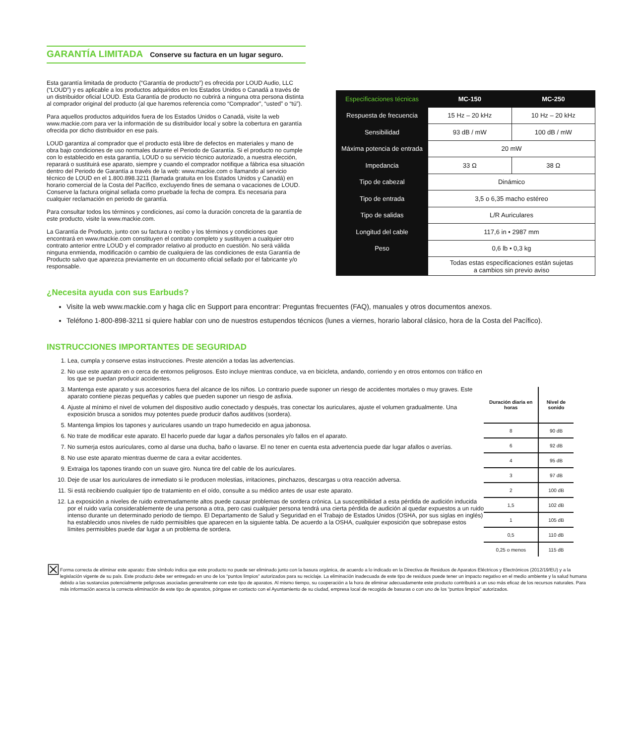GARANTÍA LIMITADA Conserve su factura en un lugar seguro.
Esta garantía limitada de producto (“Garantía de producto”) es ofrecida por LOUD Audio, LLC (“LOUD”) y es aplicable a los productos adquiridos en los Estados Unidos o Canadá a través de un distribuidor oficial LOUD. Esta Garantía de producto no cubrirá a ninguna otra persona distinta al comprador original del producto (al que haremos referencia como “Comprador”, “usted” o “tú”).
Para aquellos productos adquiridos fuera de los Estados Unidos o Canadá, visite la web www.mackie.com para ver la información de su distribuidor local y sobre la cobertura en garantía ofrecida por dicho distribuidor en ese país.
LOUD garantiza al comprador que el producto está libre de defectos en materiales y mano de obra bajo condiciones de uso normales durante el Periodo de Garantía. Si el producto no cumple con lo establecido en esta garantía, LOUD o su servicio técnico autorizado, a nuestra elección, reparará o sustituirá ese aparato, siempre y cuando el comprador notifique a fábrica esa situación dentro del Periodo de Garantía a través de la web: www.mackie.com o llamando al servicio técnico de LOUD en el 1.800.898.3211 (llamada gratuita en los Estados Unidos y Canadá) en horario comercial de la Costa del Pacífico, excluyendo fines de semana o vacaciones de LOUD. Conserve la factura original sellada como pruebade la fecha de compra. Es necesaria para cualquier reclamación en periodo de garantía.
Para consultar todos los términos y condiciones, así como la duración concreta de la garantía de este producto, visite la www.mackie.com.
La Garantía de Producto, junto con su factura o recibo y los términos y condiciones que encontrará en www.mackie.com constituyen el contrato completo y sustituyen a cualquier otro contrato anterior entre LOUD y el comprador relativo al producto en cuestión. No será válida ninguna enmienda, modificación o cambio de cualquiera de las condiciones de esta Garantía de Producto salvo que aparezca previamente en un documento oficial sellado por el fabricante y/o responsable.
| Especificaciones técnicas | MC-150 | MC-250 |
| --- | --- | --- |
| Respuesta de frecuencia | 15 Hz – 20 kHz | 10 Hz – 20 kHz |
| Sensibilidad | 93 dB / mW | 100 dB / mW |
| Máxima potencia de entrada | 20 mW | |
| Impedancia | 33 Ω | 38 Ω |
| Tipo de cabezal | Dinámico | |
| Tipo de entrada | 3,5 o 6,35 macho estéreo | |
| Tipo de salidas | L/R Auriculares | |
| Longitud del cable | 117,6 in • 2987 mm | |
| Peso | 0,6 lb • 0,3 kg | |
| | Todas estas especificaciones están sujetas a cambios sin previo aviso | |
¿Necesita ayuda con sus Earbuds?
Visite la web www.mackie.com y haga clic en Support para encontrar: Preguntas frecuentes (FAQ), manuales y otros documentos anexos.
Teléfono 1-800-898-3211 si quiere hablar con uno de nuestros estupendos técnicos (lunes a viernes, horario laboral clásico, hora de la Costa del Pacífico).
INSTRUCCIONES IMPORTANTES DE SEGURIDAD
1. Lea, cumpla y conserve estas instrucciones. Preste atención a todas las advertencias.
2. No use este aparato en o cerca de entornos peligrosos. Esto incluye mientras conduce, va en bicicleta, andando, corriendo y en otros entornos con tráfico en los que se puedan producir accidentes.
3. Mantenga este aparato y sus accesorios fuera del alcance de los niños. Lo contrario puede suponer un riesgo de accidentes mortales o muy graves. Este aparato contiene piezas pequeñas y cables que pueden suponer un riesgo de asfixia.
4. Ajuste al mínimo el nivel de volumen del dispositivo audio conectado y después, tras conectar los auriculares, ajuste el volumen gradualmente. Una exposición brusca a sonidos muy potentes puede producir daños auditivos (sordera).
5. Mantenga limpios los tapones y auriculares usando un trapo humedecido en agua jabonosa.
6. No trate de modificar este aparato. El hacerlo puede dar lugar a daños personales y/o fallos en el aparato.
7. No sumerja estos auriculares, como al darse una ducha, baño o lavarse. El no tener en cuenta esta advertencia puede dar lugar afallos o averías.
8. No use este aparato mientras duerme de cara a evitar accidentes.
9. Extraiga los tapones tirando con un suave giro. Nunca tire del cable de los auriculares.
10. Deje de usar los auriculares de inmediato si le producen molestias, irritaciones, pinchazos, descargas u otra reacción adversa.
11. Si está recibiendo cualquier tipo de tratamiento en el oído, consulte a su médico antes de usar este aparato.
12. La exposición a niveles de ruido extremadamente altos puede causar problemas de sordera crónica. La susceptibilidad a esta pérdida de audición inducida por el ruido varía considerablemente de una persona a otra, pero casi cualquier persona tendrá una cierta pérdida de audición al quedar expuestos a un ruido intenso durante un determinado periodo de tiempo. El Departamento de Salud y Seguridad en el Trabajo de Estados Unidos (OSHA, por sus siglas en inglés) ha establecido unos niveles de ruido permisibles que aparecen en la siguiente tabla. De acuerdo a la OSHA, cualquier exposición que sobrepase estos límites permisibles puede dar lugar a un problema de sordera.
| Duración diaria en horas | Nivel de sonido |
| --- | --- |
| 8 | 90 dB |
| 6 | 92 dB |
| 4 | 95 dB |
| 3 | 97 dB |
| 2 | 100 dB |
| 1,5 | 102 dB |
| 1 | 105 dB |
| 0,5 | 110 dB |
| 0,25 o menos | 115 dB |
☒
Forma correcta de eliminar este aparato: Este símbolo indica que este producto no puede ser eliminado junto con la basura orgánica, de acuerdo a lo indicado en la Directiva de Residuos de Aparatos Eléctricos y Electrónicos (2012/19/EU) y a la legislación vigente de su país. Este producto debe ser entregado en uno de los “puntos limpios” autorizados para su reciclaje. La eliminación inadecuada de este tipo de residuos puede tener un impacto negativo en el medio ambiente y la salud humana debido a las sustancias potencialmente peligrosas asociadas generalmente con este tipo de aparatos. Al mismo tiempo, su cooperación a la hora de eliminar adecuadamente este producto contribuirá a un uso más eficaz de los recursos naturales. Para más información acerca la correcta eliminación de este tipo de aparatos, póngase en contacto con el Ayuntamiento de su ciudad, empresa local de recogida de basuras o con uno de los “puntos limpios” autorizados.